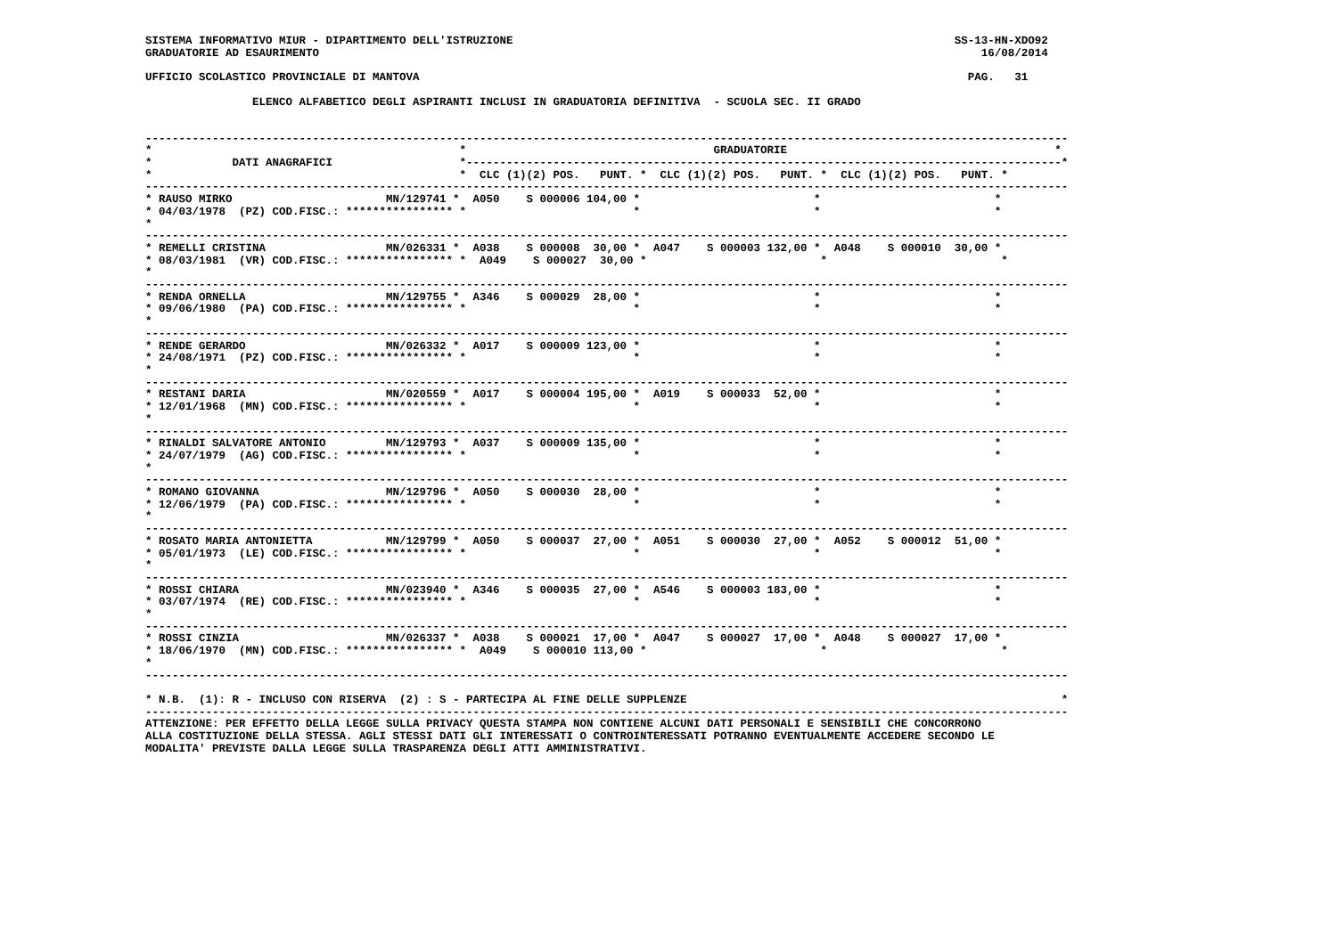SISTEMA INFORMATIVO MIUR - DIPARTIMENTO DELL'ISTRUZIONE                                                                  SS-13-HN-XDO92
GRADUATORIE AD ESAURIMENTO                                                                                                   16/08/2014

UFFICIO SCOLASTICO PROVINCIALE DI MANTOVA                                                                                  PAG.   31

                ELENCO ALFABETICO DEGLI ASPIRANTI INCLUSI IN GRADUATORIA DEFINITIVA  - SCUOLA SEC. II GRADO


------------------------------------------------------------------------------------------------------------------------------------------
*                                              *                                     GRADUATORIE                                        *
*            DATI ANAGRAFICI                   *-----------------------------------------------------------------------------------------*
*                                              *  CLC (1)(2) POS.   PUNT. *  CLC (1)(2) POS.   PUNT. *  CLC (1)(2) POS.   PUNT. *
------------------------------------------------------------------------------------------------------------------------------------------
* RAUSO MIRKO                       MN/129741 *  A050    S 000006 104,00 *                          *                          *
* 04/03/1978  (PZ) COD.FISC.: **************** *                         *                          *                          *
*
------------------------------------------------------------------------------------------------------------------------------------------
* REMELLI CRISTINA                  MN/026331 *  A038    S 000008  30,00 *  A047    S 000003 132,00 *  A048    S 000010  30,00 *
* 08/03/1981  (VR) COD.FISC.: **************** *  A049    S 000027  30,00 *                          *                          *
*
------------------------------------------------------------------------------------------------------------------------------------------
* RENDA ORNELLA                     MN/129755 *  A346    S 000029  28,00 *                          *                          *
* 09/06/1980  (PA) COD.FISC.: **************** *                         *                          *                          *
*
------------------------------------------------------------------------------------------------------------------------------------------
* RENDE GERARDO                     MN/026332 *  A017    S 000009 123,00 *                          *                          *
* 24/08/1971  (PZ) COD.FISC.: **************** *                         *                          *                          *
*
------------------------------------------------------------------------------------------------------------------------------------------
* RESTANI DARIA                     MN/020559 *  A017    S 000004 195,00 *  A019    S 000033  52,00 *                          *
* 12/01/1968  (MN) COD.FISC.: **************** *                         *                          *                          *
*
------------------------------------------------------------------------------------------------------------------------------------------
* RINALDI SALVATORE ANTONIO         MN/129793 *  A037    S 000009 135,00 *                          *                          *
* 24/07/1979  (AG) COD.FISC.: **************** *                         *                          *                          *
*
------------------------------------------------------------------------------------------------------------------------------------------
* ROMANO GIOVANNA                   MN/129796 *  A050    S 000030  28,00 *                          *                          *
* 12/06/1979  (PA) COD.FISC.: **************** *                         *                          *                          *
*
------------------------------------------------------------------------------------------------------------------------------------------
* ROSATO MARIA ANTONIETTA           MN/129799 *  A050    S 000037  27,00 *  A051    S 000030  27,00 *  A052    S 000012  51,00 *
* 05/01/1973  (LE) COD.FISC.: **************** *                         *                          *                          *
*
------------------------------------------------------------------------------------------------------------------------------------------
* ROSSI CHIARA                      MN/023940 *  A346    S 000035  27,00 *  A546    S 000003 183,00 *                          *
* 03/07/1974  (RE) COD.FISC.: **************** *                         *                          *                          *
*
------------------------------------------------------------------------------------------------------------------------------------------
* ROSSI CINZIA                      MN/026337 *  A038    S 000021  17,00 *  A047    S 000027  17,00 *  A048    S 000027  17,00 *
* 18/06/1970  (MN) COD.FISC.: **************** *  A049    S 000010 113,00 *                          *                          *
*
------------------------------------------------------------------------------------------------------------------------------------------

* N.B.  (1): R - INCLUSO CON RISERVA  (2) : S - PARTECIPA AL FINE DELLE SUPPLENZE                                                        *
------------------------------------------------------------------------------------------------------------------------------------------
ATTENZIONE: PER EFFETTO DELLA LEGGE SULLA PRIVACY QUESTA STAMPA NON CONTIENE ALCUNI DATI PERSONALI E SENSIBILI CHE CONCORRONO
ALLA COSTITUZIONE DELLA STESSA. AGLI STESSI DATI GLI INTERESSATI O CONTROINTERESSATI POTRANNO EVENTUALMENTE ACCEDERE SECONDO LE
MODALITA' PREVISTE DALLA LEGGE SULLA TRASPARENZA DEGLI ATTI AMMINISTRATIVI.